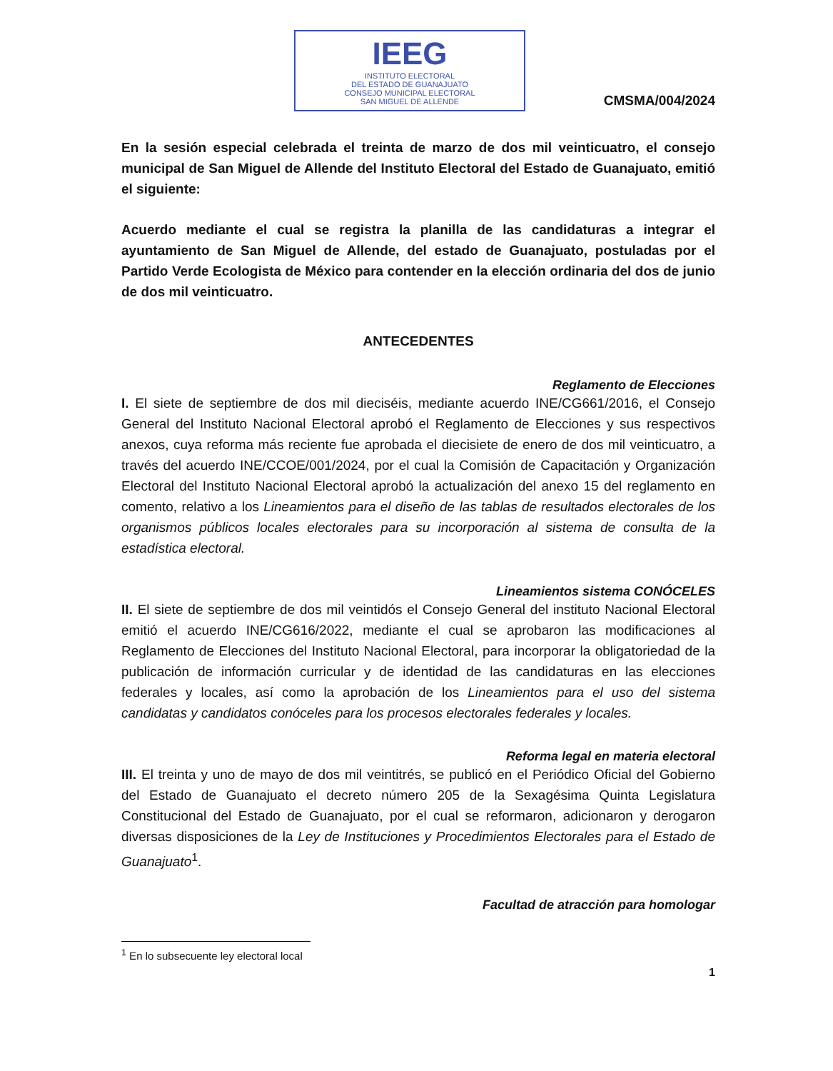IEEG
INSTITUTO ELECTORAL
DEL ESTADO DE GUANAJUATO
CONSEJO MUNICIPAL ELECTORAL
SAN MIGUEL DE ALLENDE
CMSMA/004/2024
En la sesión especial celebrada el treinta de marzo de dos mil veinticuatro, el consejo municipal de San Miguel de Allende del Instituto Electoral del Estado de Guanajuato, emitió el siguiente:
Acuerdo mediante el cual se registra la planilla de las candidaturas a integrar el ayuntamiento de San Miguel de Allende, del estado de Guanajuato, postuladas por el Partido Verde Ecologista de México para contender en la elección ordinaria del dos de junio de dos mil veinticuatro.
ANTECEDENTES
Reglamento de Elecciones
I. El siete de septiembre de dos mil dieciséis, mediante acuerdo INE/CG661/2016, el Consejo General del Instituto Nacional Electoral aprobó el Reglamento de Elecciones y sus respectivos anexos, cuya reforma más reciente fue aprobada el diecisiete de enero de dos mil veinticuatro, a través del acuerdo INE/CCOE/001/2024, por el cual la Comisión de Capacitación y Organización Electoral del Instituto Nacional Electoral aprobó la actualización del anexo 15 del reglamento en comento, relativo a los Lineamientos para el diseño de las tablas de resultados electorales de los organismos públicos locales electorales para su incorporación al sistema de consulta de la estadística electoral.
Lineamientos sistema CONÓCELES
II. El siete de septiembre de dos mil veintidós el Consejo General del instituto Nacional Electoral emitió el acuerdo INE/CG616/2022, mediante el cual se aprobaron las modificaciones al Reglamento de Elecciones del Instituto Nacional Electoral, para incorporar la obligatoriedad de la publicación de información curricular y de identidad de las candidaturas en las elecciones federales y locales, así como la aprobación de los Lineamientos para el uso del sistema candidatas y candidatos conóceles para los procesos electorales federales y locales.
Reforma legal en materia electoral
III. El treinta y uno de mayo de dos mil veintitrés, se publicó en el Periódico Oficial del Gobierno del Estado de Guanajuato el decreto número 205 de la Sexagésima Quinta Legislatura Constitucional del Estado de Guanajuato, por el cual se reformaron, adicionaron y derogaron diversas disposiciones de la Ley de Instituciones y Procedimientos Electorales para el Estado de Guanajuato<sup>1</sup>.
Facultad de atracción para homologar
<sup>1</sup> En lo subsecuente ley electoral local
1